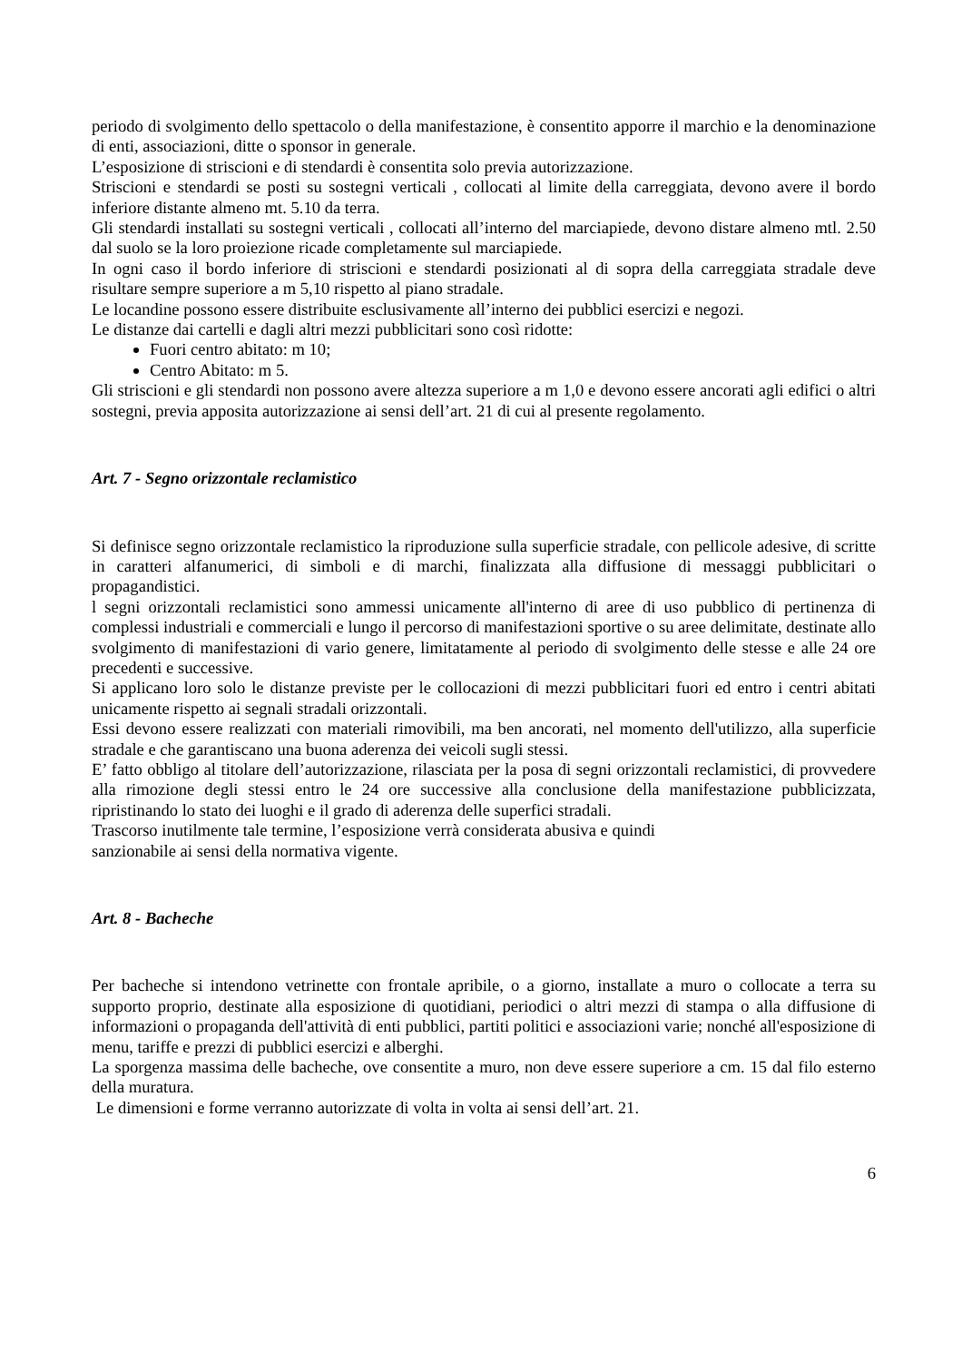periodo di svolgimento dello spettacolo o della manifestazione, è consentito apporre il marchio e la denominazione di enti, associazioni, ditte o sponsor in generale.
L’esposizione di striscioni e di stendardi è consentita solo previa autorizzazione.
Striscioni e stendardi se posti su sostegni verticali , collocati al limite della carreggiata, devono avere il bordo inferiore distante almeno mt. 5.10 da terra.
Gli stendardi installati su sostegni verticali , collocati all’interno del marciapiede, devono distare almeno mtl. 2.50 dal suolo se la loro proiezione ricade completamente sul marciapiede.
In ogni caso il bordo inferiore di striscioni e stendardi posizionati al di sopra della carreggiata stradale deve risultare sempre superiore a m 5,10 rispetto al piano stradale.
Le locandine possono essere distribuite esclusivamente all’interno dei pubblici esercizi e negozi.
Le distanze dai cartelli e dagli altri mezzi pubblicitari sono così ridotte:
Fuori centro abitato: m 10;
Centro Abitato: m 5.
Gli striscioni e gli stendardi non possono avere altezza superiore a m 1,0 e devono essere ancorati agli edifici o altri sostegni, previa apposita autorizzazione ai sensi dell’art. 21 di cui al presente regolamento.
Art. 7 - Segno orizzontale reclamistico
Si definisce segno orizzontale reclamistico la riproduzione sulla superficie stradale, con pellicole adesive, di scritte in caratteri alfanumerici, di simboli e di marchi, finalizzata alla diffusione di messaggi pubblicitari o propagandistici.
l segni orizzontali reclamistici sono ammessi unicamente all'interno di aree di uso pubblico di pertinenza di complessi industriali e commerciali e lungo il percorso di manifestazioni sportive o su aree delimitate, destinate allo svolgimento di manifestazioni di vario genere, limitatamente al periodo di svolgimento delle stesse e alle 24 ore precedenti e successive.
Si applicano loro solo le distanze previste per le collocazioni di mezzi pubblicitari fuori ed entro i centri abitati unicamente rispetto ai segnali stradali orizzontali.
Essi devono essere realizzati con materiali rimovibili, ma ben ancorati, nel momento dell'utilizzo, alla superficie stradale e che garantiscano una buona aderenza dei veicoli sugli stessi.
E’ fatto obbligo al titolare dell’autorizzazione, rilasciata per la posa di segni orizzontali reclamistici, di provvedere alla rimozione degli stessi entro le 24 ore successive alla conclusione della manifestazione pubblicizzata, ripristinando lo stato dei luoghi e il grado di aderenza delle superfici stradali.
Trascorso inutilmente tale termine, l’esposizione verrà considerata abusiva e quindi
sanzionabile ai sensi della normativa vigente.
Art. 8 - Bacheche
Per bacheche si intendono vetrinette con frontale apribile, o a giorno, installate a muro o collocate a terra su supporto proprio, destinate alla esposizione di quotidiani, periodici o altri mezzi di stampa o alla diffusione di informazioni o propaganda dell'attività di enti pubblici, partiti politici e associazioni varie; nonché all'esposizione di menu, tariffe e prezzi di pubblici esercizi e alberghi.
La sporgenza massima delle bacheche, ove consentite a muro, non deve essere superiore a cm. 15 dal filo esterno della muratura.
Le dimensioni e forme verranno autorizzate di volta in volta ai sensi dell’art. 21.
6